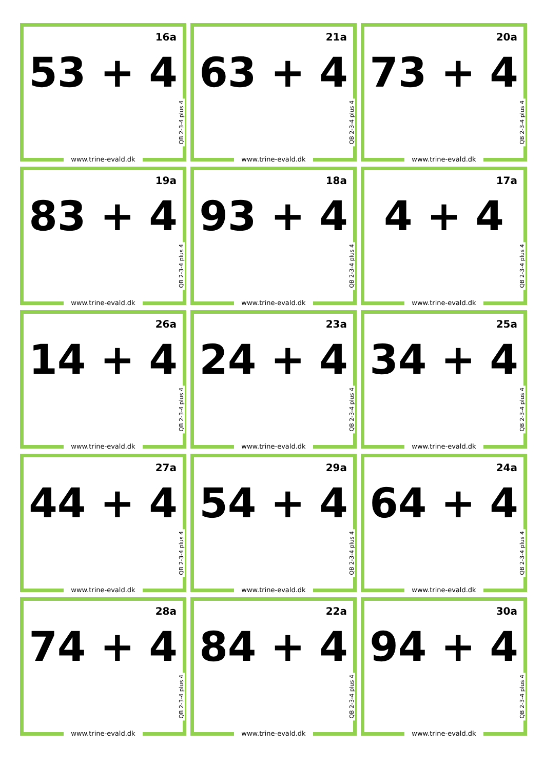16a
53 + 4
QB 2-3-4 plus 4
www.trine-evald.dk
21a
63 + 4
QB 2-3-4 plus 4
www.trine-evald.dk
20a
73 + 4
QB 2-3-4 plus 4
www.trine-evald.dk
19a
83 + 4
QB 2-3-4 plus 4
www.trine-evald.dk
18a
93 + 4
QB 2-3-4 plus 4
www.trine-evald.dk
17a
4 + 4
QB 2-3-4 plus 4
www.trine-evald.dk
26a
14 + 4
QB 2-3-4 plus 4
www.trine-evald.dk
23a
24 + 4
QB 2-3-4 plus 4
www.trine-evald.dk
25a
34 + 4
QB 2-3-4 plus 4
www.trine-evald.dk
27a
44 + 4
QB 2-3-4 plus 4
www.trine-evald.dk
29a
54 + 4
QB 2-3-4 plus 4
www.trine-evald.dk
24a
64 + 4
QB 2-3-4 plus 4
www.trine-evald.dk
28a
74 + 4
QB 2-3-4 plus 4
www.trine-evald.dk
22a
84 + 4
QB 2-3-4 plus 4
www.trine-evald.dk
30a
94 + 4
QB 2-3-4 plus 4
www.trine-evald.dk